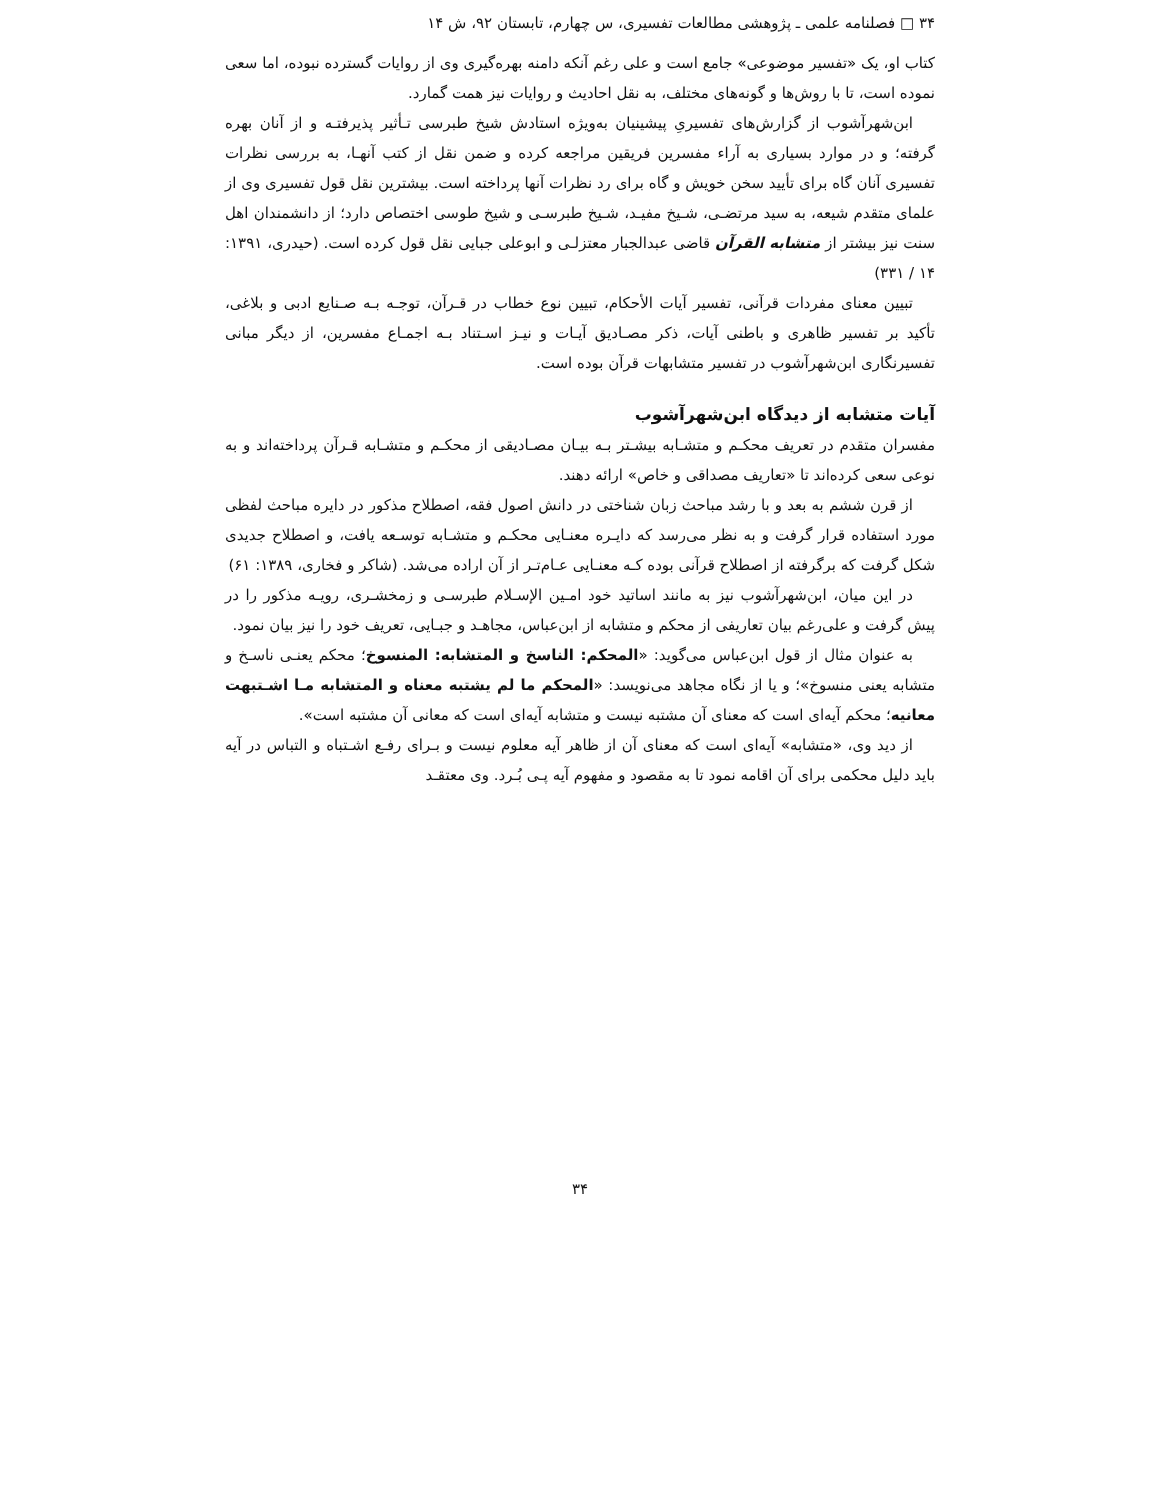۳۴ □ فصلنامه علمی ـ پژوهشی مطالعات تفسیری، س چهارم، تابستان ۹۲، ش ۱۴
کتاب او، یک «تفسیر موضوعی» جامع است و علی رغم آنکه دامنه بهره‌گیری وی از روایات گسترده نبوده، اما سعی نموده است، تا با روش‌ها و گونه‌های مختلف، به نقل احادیث و روایات نیز همت گمارد.
ابن‌شهرآشوب از گزارش‌های تفسیریِ پیشینیان به‌ویژه استادش شیخ طبرسی تـأثیر پذیرفتـه و از آنان بهره گرفته؛ و در موارد بسیاری به آراء مفسرین فریقین مراجعه کرده و ضمن نقل از کتب آنهـا، به بررسی نظرات تفسیری آنان گاه برای تأیید سخن خویش و گاه برای رد نظرات آنها پرداخته است. بیشترین نقل قول تفسیری وی از علمای متقدم شیعه، به سید مرتضـی، شـیخ مفیـد، شـیخ طبرسـی و شیخ طوسی اختصاص دارد؛ از دانشمندان اهل سنت نیز بیشتر از متشابه القرآن قاضی عبدالجبار معتزلـی و ابوعلی جبایی نقل قول کرده است. (حیدری، ۱۳۹۱: ۱۴ / ۳۳۱)
تبیین معنای مفردات قرآنی، تفسیر آیات الأحکام، تبیین نوع خطاب در قـرآن، توجـه بـه صـنایع ادبی و بلاغی، تأکید بر تفسیر ظاهری و باطنی آیات، ذکر مصـادیق آیـات و نیـز اسـتناد بـه اجمـاع مفسرین، از دیگر مبانی تفسیرنگاری ابن‌شهرآشوب در تفسیر متشابهات قرآن بوده است.
آیات متشابه از دیدگاه ابن‌شهرآشوب
مفسران متقدم در تعریف محکـم و متشـابه بیشـتر بـه بیـان مصـادیقی از محکـم و متشـابه قـرآن پرداخته‌اند و به نوعی سعی کرده‌اند تا «تعاریف مصداقی و خاص» ارائه دهند.
از قرن ششم به بعد و با رشد مباحث زبان شناختی در دانش اصول فقه، اصطلاح مذکور در دایره مباحث لفظی مورد استفاده قرار گرفت و به نظر می‌رسد که دایـره معنـایی محکـم و متشـابه توسـعه یافت، و اصطلاح جدیدی شکل گرفت که برگرفته از اصطلاح قرآنی بوده کـه معنـایی عـام‌تـر از آن اراده می‌شد. (شاکر و فخاری، ۱۳۸۹: ۶۱)
در این میان، ابن‌شهرآشوب نیز به مانند اساتید خود امـین الإسـلام طبرسـی و زمخشـری، رویـه مذکور را در پیش گرفت و علی‌رغم بیان تعاریفی از محکم و متشابه از ابن‌عباس، مجاهـد و جبـایی، تعریف خود را نیز بیان نمود.
به عنوان مثال از قول ابن‌عباس می‌گوید: «المحکم: الناسخ و المتشابه: المنسوخ؛ محکم یعنـی ناسـخ و متشابه یعنی منسوخ»؛ و یا از نگاه مجاهد می‌نویسد: «المحکم ما لم یشتبه معناه و المتشابه مـا اشـتبهت معانیه؛ محکم آیه‌ای است که معنای آن مشتبه نیست و متشابه آیه‌ای است که معانی آن مشتبه است».
از دید وی، «متشابه» آیه‌ای است که معنای آن از ظاهر آیه معلوم نیست و بـرای رفـع اشـتباه و التباس در آیه باید دلیل محکمی برای آن اقامه نمود تا به مقصود و مفهوم آیه پـی بُـرد. وی معتقـد
۳۴